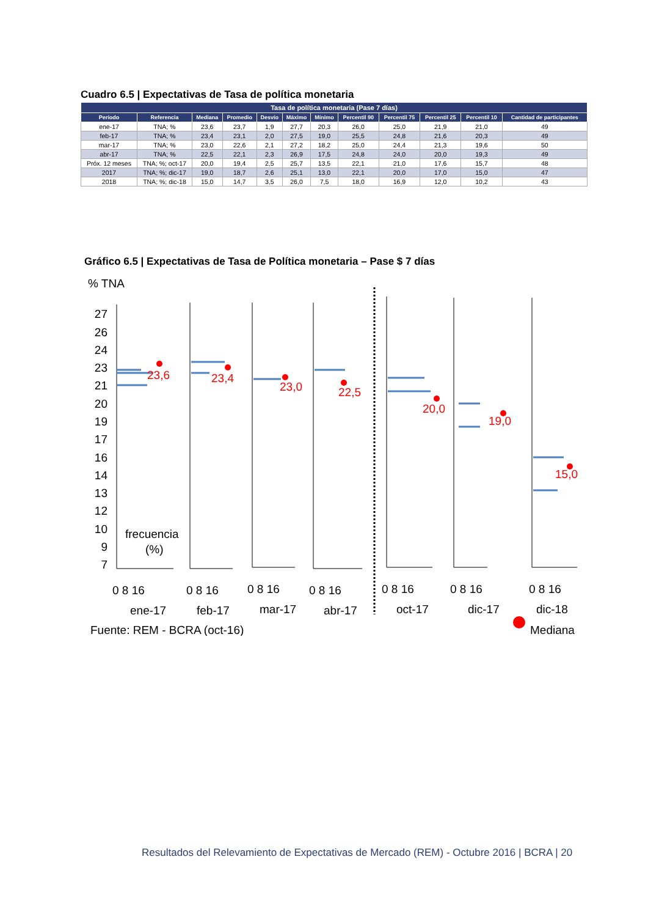Cuadro 6.5 | Expectativas de Tasa de política monetaria
| Tasa de política monetaria (Pase 7 días) | | | | | | | | | | | |
| --- | --- | --- | --- | --- | --- | --- | --- | --- | --- | --- | --- |
| Período | Referencia | Mediana | Promedio | Desvío | Máximo | Mínimo | Percentil 90 | Percentil 75 | Percentil 25 | Percentil 10 | Cantidad de participantes |
| ene-17 | TNA; % | 23,6 | 23,7 | 1,9 | 27,7 | 20,3 | 26,0 | 25,0 | 21,9 | 21,0 | 49 |
| feb-17 | TNA; % | 23,4 | 23,1 | 2,0 | 27,5 | 19,0 | 25,5 | 24,8 | 21,6 | 20,3 | 49 |
| mar-17 | TNA; % | 23,0 | 22,6 | 2,1 | 27,2 | 18,2 | 25,0 | 24,4 | 21,3 | 19,6 | 50 |
| abr-17 | TNA; % | 22,5 | 22,1 | 2,3 | 26,9 | 17,5 | 24,8 | 24,0 | 20,0 | 19,3 | 49 |
| Próx. 12 meses | TNA; %; oct-17 | 20,0 | 19,4 | 2,5 | 25,7 | 13,5 | 22,1 | 21,0 | 17,6 | 15,7 | 48 |
| 2017 | TNA; %; dic-17 | 19,0 | 18,7 | 2,6 | 25,1 | 13,0 | 22,1 | 20,0 | 17,0 | 15,0 | 47 |
| 2018 | TNA; %; dic-18 | 15,0 | 14,7 | 3,5 | 26,0 | 7,5 | 18,0 | 16,9 | 12,0 | 10,2 | 43 |
Gráfico 6.5 | Expectativas de Tasa de Política monetaria – Pase $ 7 días
% TNA
27
26
24
23
21
20
19
17
16
14
13
12
10
9
7
23,6
23,4
23,0
22,5
20,0
19,0
15,0
frecuencia
(%)
0 8 16
0 8 16
0 8 16
0 8 16
0 8 16
0 8 16
0 8 16
ene-17
feb-17
mar-17
abr-17
oct-17
dic-17
dic-18
Fuente: REM - BCRA (oct-16)
Mediana
Resultados del Relevamiento de Expectativas de Mercado (REM) - Octubre 2016 | BCRA | 20